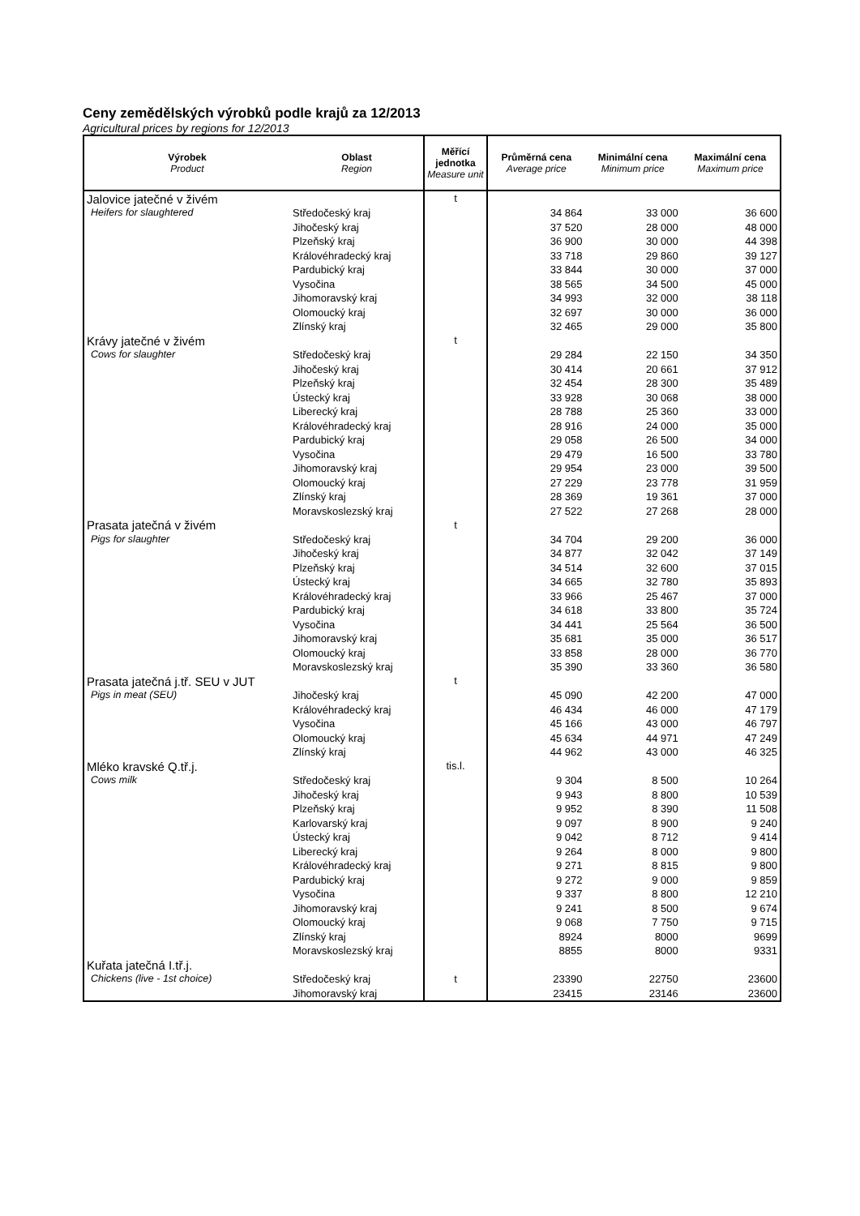Ceny zemědělských výrobků podle krajů za 12/2013
Agricultural prices by regions for 12/2013
| Výrobek Product | Oblast Region | Měřící jednotka Measure unit | Průměrná cena Average price | Minimální cena Minimum price | Maximální cena Maximum price |
| --- | --- | --- | --- | --- | --- |
| Jalovice jatečné v živém | | t | | | |
| Heifers for slaughtered | Středočeský kraj | | 34 864 | 33 000 | 36 600 |
| | Jihočeský kraj | | 37 520 | 28 000 | 48 000 |
| | Plzeňský kraj | | 36 900 | 30 000 | 44 398 |
| | Královéhradecký kraj | | 33 718 | 29 860 | 39 127 |
| | Pardubický kraj | | 33 844 | 30 000 | 37 000 |
| | Vysočina | | 38 565 | 34 500 | 45 000 |
| | Jihomoravský kraj | | 34 993 | 32 000 | 38 118 |
| | Olomoucký kraj | | 32 697 | 30 000 | 36 000 |
| | Zlínský kraj | | 32 465 | 29 000 | 35 800 |
| Krávy jatečné v živém | | t | | | |
| Cows for slaughter | Středočeský kraj | | 29 284 | 22 150 | 34 350 |
| | Jihočeský kraj | | 30 414 | 20 661 | 37 912 |
| | Plzeňský kraj | | 32 454 | 28 300 | 35 489 |
| | Ústecký kraj | | 33 928 | 30 068 | 38 000 |
| | Liberecký kraj | | 28 788 | 25 360 | 33 000 |
| | Královéhradecký kraj | | 28 916 | 24 000 | 35 000 |
| | Pardubický kraj | | 29 058 | 26 500 | 34 000 |
| | Vysočina | | 29 479 | 16 500 | 33 780 |
| | Jihomoravský kraj | | 29 954 | 23 000 | 39 500 |
| | Olomoucký kraj | | 27 229 | 23 778 | 31 959 |
| | Zlínský kraj | | 28 369 | 19 361 | 37 000 |
| | Moravskoslezský kraj | | 27 522 | 27 268 | 28 000 |
| Prasata jatečná v živém | | t | | | |
| Pigs for slaughter | Středočeský kraj | | 34 704 | 29 200 | 36 000 |
| | Jihočeský kraj | | 34 877 | 32 042 | 37 149 |
| | Plzeňský kraj | | 34 514 | 32 600 | 37 015 |
| | Ústecký kraj | | 34 665 | 32 780 | 35 893 |
| | Královéhradecký kraj | | 33 966 | 25 467 | 37 000 |
| | Pardubický kraj | | 34 618 | 33 800 | 35 724 |
| | Vysočina | | 34 441 | 25 564 | 36 500 |
| | Jihomoravský kraj | | 35 681 | 35 000 | 36 517 |
| | Olomoucký kraj | | 33 858 | 28 000 | 36 770 |
| | Moravskoslezský kraj | | 35 390 | 33 360 | 36 580 |
| Prasata jatečná j.tř. SEU v JUT | | t | | | |
| Pigs in meat (SEU) | Jihočeský kraj | | 45 090 | 42 200 | 47 000 |
| | Královéhradecký kraj | | 46 434 | 46 000 | 47 179 |
| | Vysočina | | 45 166 | 43 000 | 46 797 |
| | Olomoucký kraj | | 45 634 | 44 971 | 47 249 |
| | Zlínský kraj | | 44 962 | 43 000 | 46 325 |
| Mléko kravské Q.tř.j. | | tis.l. | | | |
| Cows milk | Středočeský kraj | | 9 304 | 8 500 | 10 264 |
| | Jihočeský kraj | | 9 943 | 8 800 | 10 539 |
| | Plzeňský kraj | | 9 952 | 8 390 | 11 508 |
| | Karlovarský kraj | | 9 097 | 8 900 | 9 240 |
| | Ústecký kraj | | 9 042 | 8 712 | 9 414 |
| | Liberecký kraj | | 9 264 | 8 000 | 9 800 |
| | Královéhradecký kraj | | 9 271 | 8 815 | 9 800 |
| | Pardubický kraj | | 9 272 | 9 000 | 9 859 |
| | Vysočina | | 9 337 | 8 800 | 12 210 |
| | Jihomoravský kraj | | 9 241 | 8 500 | 9 674 |
| | Olomoucký kraj | | 9 068 | 7 750 | 9 715 |
| | Zlínský kraj | | 8924 | 8000 | 9699 |
| | Moravskoslezský kraj | | 8855 | 8000 | 9331 |
| Kuřata jatečná I.tř.j. | | t | | | |
| Chickens (live - 1st choice) | Středočeský kraj | | 23390 | 22750 | 23600 |
| | Jihomoravský kraj | | 23415 | 23146 | 23600 |